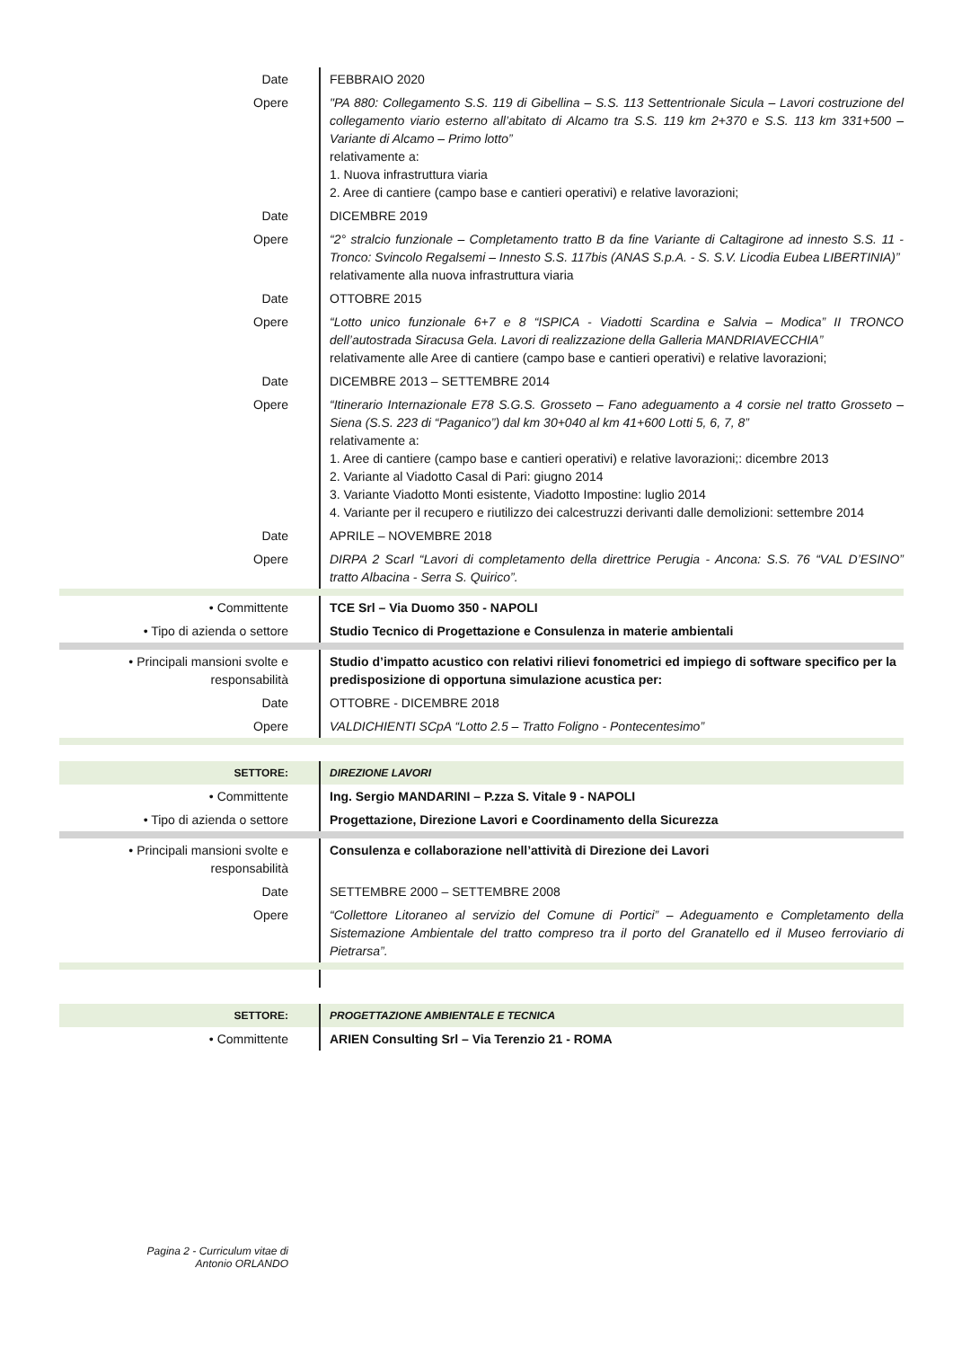| Date | FEBBRAIO 2020 |
| Opere | "PA 880: Collegamento S.S. 119 di Gibellina – S.S. 113 Settentrionale Sicula – Lavori costruzione del collegamento viario esterno all’abitato di Alcamo tra S.S. 119 km 2+370 e S.S. 113 km 331+500 – Variante di Alcamo – Primo lotto” relativamente a: 1. Nuova infrastruttura viaria 2. Aree di cantiere (campo base e cantieri operativi) e relative lavorazioni; |
| Date | DICEMBRE 2019 |
| Opere | “2° stralcio funzionale – Completamento tratto B da fine Variante di Caltagirone ad innesto S.S. 11 - Tronco: Svincolo Regalsemi – Innesto S.S. 117bis (ANAS S.p.A. - S. S.V. Licodia Eubea LIBERTINIA)” relativamente alla nuova infrastruttura viaria |
| Date | OTTOBRE 2015 |
| Opere | “Lotto unico funzionale 6+7 e 8 “ISPICA - Viadotti Scardina e Salvia – Modica” II TRONCO dell’autostrada Siracusa Gela. Lavori di realizzazione della Galleria MANDRIAVECCHIA” relativamente alle Aree di cantiere (campo base e cantieri operativi) e relative lavorazioni; |
| Date | DICEMBRE 2013 – SETTEMBRE 2014 |
| Opere | “Itinerario Internazionale E78 S.G.S. Grosseto – Fano adeguamento a 4 corsie nel tratto Grosseto – Siena (S.S. 223 di “Paganico”) dal km 30+040 al km 41+600 Lotti 5, 6, 7, 8” relativamente a: 1. Aree di cantiere (campo base e cantieri operativi) e relative lavorazioni;: dicembre 2013 2. Variante al Viadotto Casal di Pari: giugno 2014 3. Variante Viadotto Monti esistente, Viadotto Impostine: luglio 2014 4. Variante per il recupero e riutilizzo dei calcestruzzi derivanti dalle demolizioni: settembre 2014 |
| Date | APRILE – NOVEMBRE 2018 |
| Opere | DIRPA 2 Scarl “Lavori di completamento della direttrice Perugia - Ancona: S.S. 76 “VAL D’ESINO” tratto Albacina - Serra S. Quirico”. |
| • Committente | TCE Srl – Via Duomo 350 - NAPOLI |
| • Tipo di azienda o settore | Studio Tecnico di Progettazione e Consulenza in materie ambientali |
| • Principali mansioni svolte e responsabilità | Studio d’impatto acustico con relativi rilievi fonometrici ed impiego di software specifico per la predisposizione di opportuna simulazione acustica per: |
| Date | OTTOBRE - DICEMBRE 2018 |
| Opere | VALDICHIENTI SCpA “Lotto 2.5 – Tratto Foligno - Pontecentesimo” |
| SETTORE: | DIREZIONE LAVORI |
| • Committente | Ing. Sergio MANDARINI – P.zza S. Vitale 9 - NAPOLI |
| • Tipo di azienda o settore | Progettazione, Direzione Lavori e Coordinamento della Sicurezza |
| • Principali mansioni svolte e responsabilità | Consulenza e collaborazione nell’attività di Direzione dei Lavori |
| Date | SETTEMBRE 2000 – SETTEMBRE 2008 |
| Opere | “Collettore Litoraneo al servizio del Comune di Portici” – Adeguamento e Completamento della Sistemazione Ambientale del tratto compreso tra il porto del Granatello ed il Museo ferroviario di Pietrarsa”. |
| SETTORE: | PROGETTAZIONE AMBIENTALE E TECNICA |
| • Committente | ARIEN Consulting Srl – Via Terenzio 21 - ROMA |
Pagina 2 - Curriculum vitae di
Antonio ORLANDO